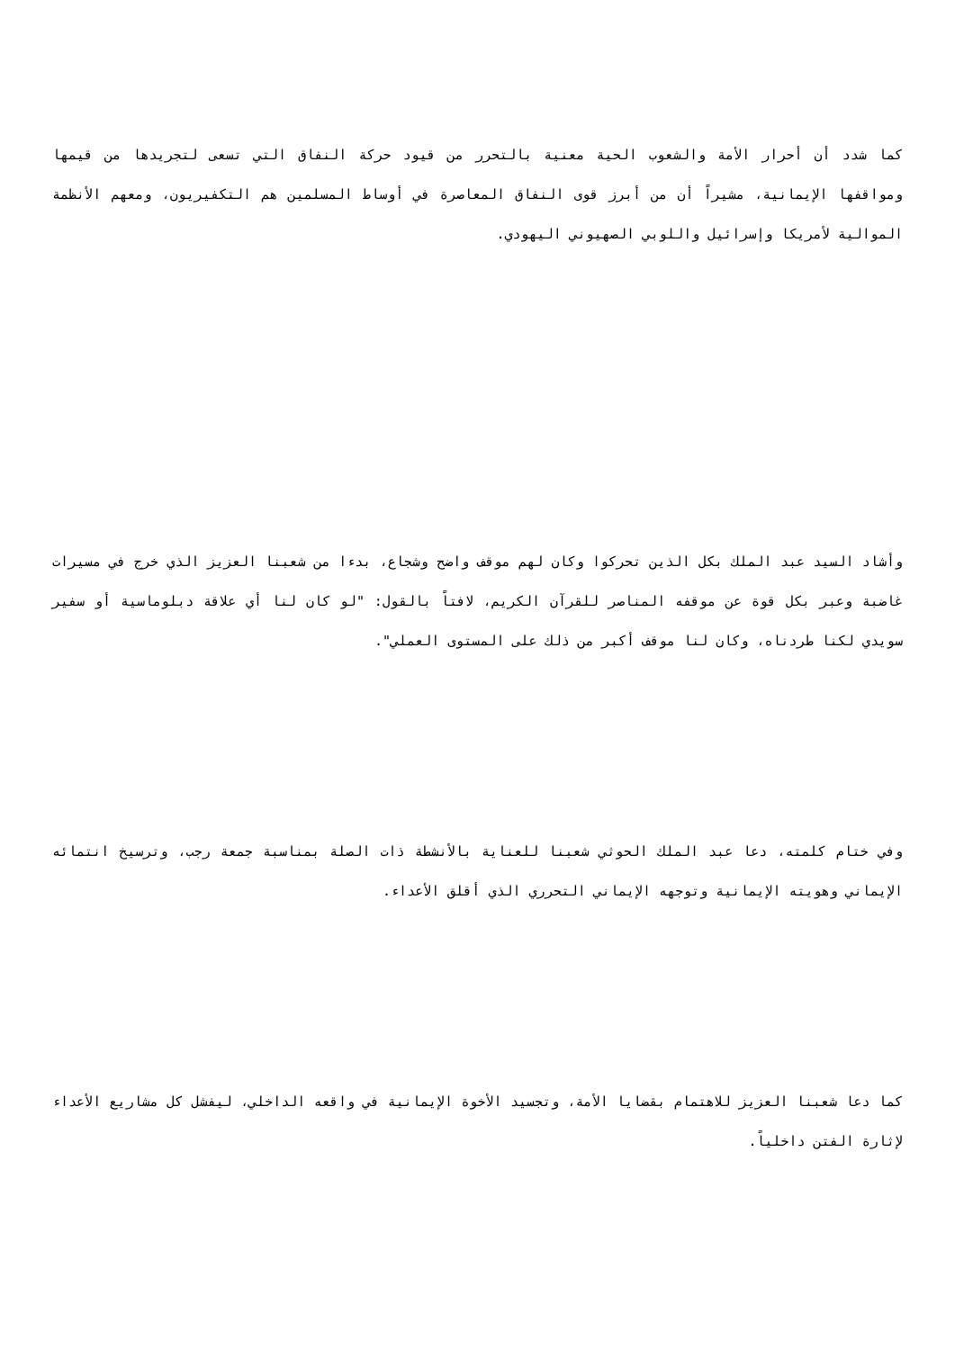كما شدد أن أحرار الأمة والشعوب الحية معنية بالتحرر من قيود حركة النفاق التي تسعى لتجريدها من قيمها ومواقفها الإيمانية، مشيراً أن من أبرز قوى النفاق المعاصرة في أوساط المسلمين هم التكفيريون، ومعهم الأنظمة الموالية لأمريكا وإسرائيل واللوبي الصهيوني اليهودي.
وأشاد السيد عبد الملك بكل الذين تحركوا وكان لهم موقف واضح وشجاع، بدءا من شعبنا العزيز الذي خرج في مسيرات غاضبة وعبر بكل قوة عن موقفه المناصر للقرآن الكريم، لافتاً بالقول: "لو كان لنا أي علاقة دبلوماسية أو سفير سويدي لكنا طردناه، وكان لنا موقف أكبر من ذلك على المستوى العملي".
وفي ختام كلمته، دعا عبد الملك الحوثي شعبنا للعناية بالأنشطة ذات الصلة بمناسبة جمعة رجب، وترسيخ انتمائه الإيماني وهويته الإيمانية وتوجهه الإيماني التحرري الذي أقلق الأعداء.
كما دعا شعبنا العزيز للاهتمام بقضايا الأمة، وتجسيد الأخوة الإيمانية في واقعه الداخلي، ليفشل كل مشاريع الأعداء لإثارة الفتن داخلياً.